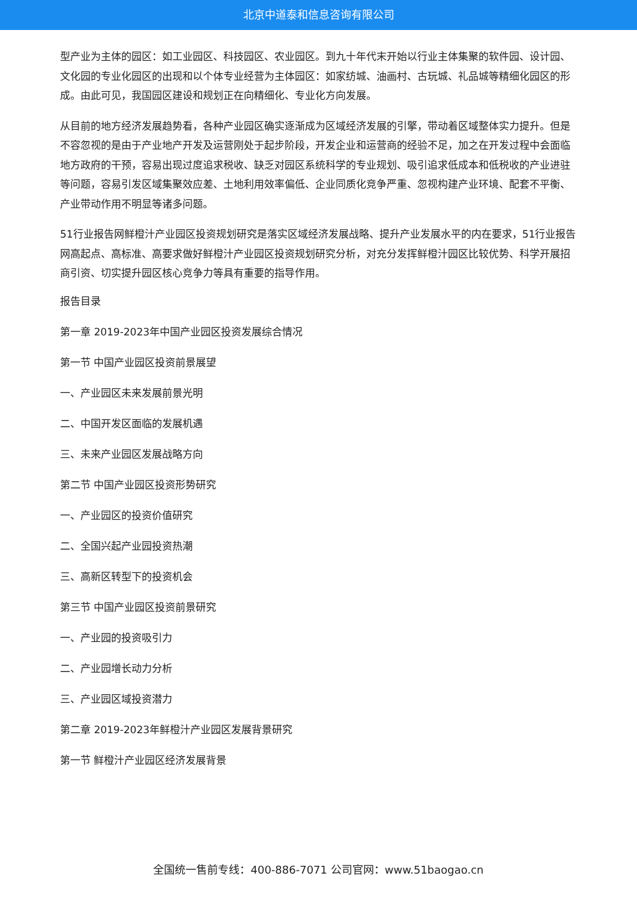北京中道泰和信息咨询有限公司
型产业为主体的园区：如工业园区、科技园区、农业园区。到九十年代末开始以行业主体集聚的软件园、设计园、文化园的专业化园区的出现和以个体专业经营为主体园区：如家纺城、油画村、古玩城、礼品城等精细化园区的形成。由此可见，我国园区建设和规划正在向精细化、专业化方向发展。
从目前的地方经济发展趋势看，各种产业园区确实逐渐成为区域经济发展的引擎，带动着区域整体实力提升。但是不容忽视的是由于产业地产开发及运营刚处于起步阶段，开发企业和运营商的经验不足，加之在开发过程中会面临地方政府的干预，容易出现过度追求税收、缺乏对园区系统科学的专业规划、吸引追求低成本和低税收的产业进驻等问题，容易引发区域集聚效应差、土地利用效率偏低、企业同质化竞争严重、忽视构建产业环境、配套不平衡、产业带动作用不明显等诸多问题。
51行业报告网鲜橙汁产业园区投资规划研究是落实区域经济发展战略、提升产业发展水平的内在要求，51行业报告网高起点、高标准、高要求做好鲜橙汁产业园区投资规划研究分析，对充分发挥鲜橙汁园区比较优势、科学开展招商引资、切实提升园区核心竞争力等具有重要的指导作用。
报告目录
第一章 2019-2023年中国产业园区投资发展综合情况
第一节 中国产业园区投资前景展望
一、产业园区未来发展前景光明
二、中国开发区面临的发展机遇
三、未来产业园区发展战略方向
第二节 中国产业园区投资形势研究
一、产业园区的投资价值研究
二、全国兴起产业园投资热潮
三、高新区转型下的投资机会
第三节 中国产业园区投资前景研究
一、产业园的投资吸引力
二、产业园增长动力分析
三、产业园区域投资潜力
第二章 2019-2023年鲜橙汁产业园区发展背景研究
第一节 鲜橙汁产业园区经济发展背景
全国统一售前专线：400-886-7071 公司官网：www.51baogao.cn